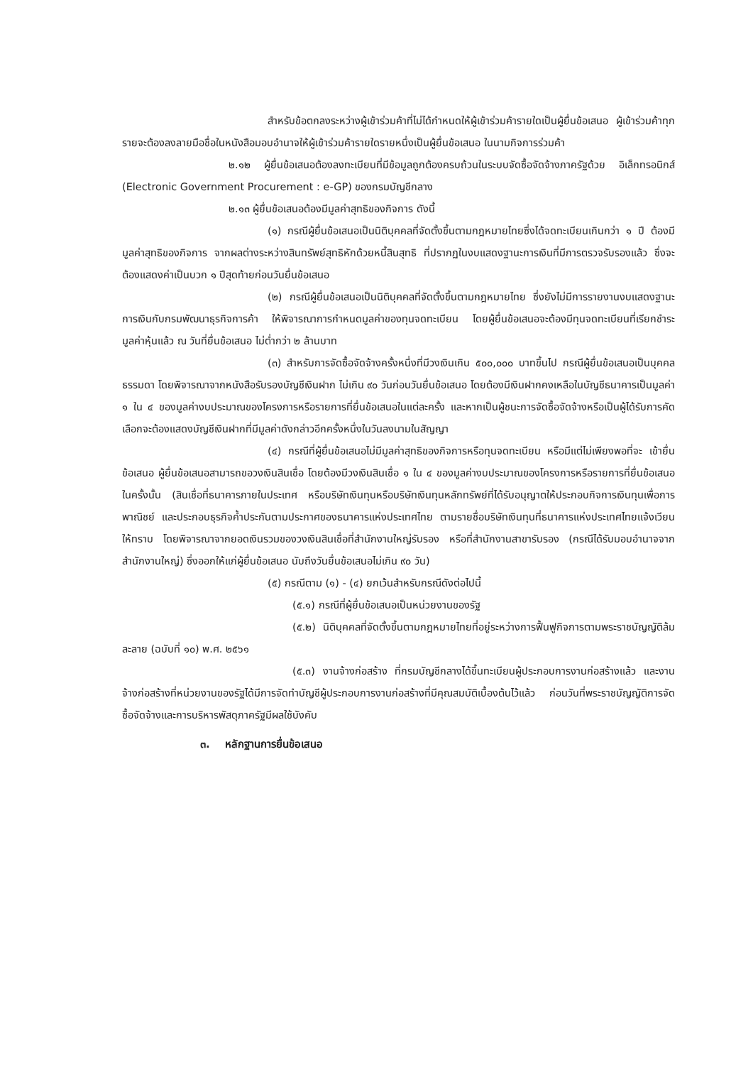สำหรับข้อตกลงระหว่างผู้เข้าร่วมค้าที่ไม่ได้กำหนดให้ผู้เข้าร่วมค้ารายใดเป็นผู้ยื่นข้อเสนอ ผู้เข้าร่วมค้าทุกรายจะต้องลงลายมือชื่อในหนังสือมอบอำนาจให้ผู้เข้าร่วมค้ารายใดรายหนึ่งเป็นผู้ยื่นข้อเสนอ ในนามกิจการร่วมค้า
๒.๑๒ ผู้ยื่นข้อเสนอต้องลงทะเบียนที่มีข้อมูลถูกต้องครบถ้วนในระบบจัดซื้อจัดจ้างภาครัฐด้วย อิเล็กทรอนิกส์ (Electronic Government Procurement : e-GP) ของกรมบัญชีกลาง
๒.๑๓ ผู้ยื่นข้อเสนอต้องมีมูลค่าสุทธิของกิจการ ดังนี้
(๑) กรณีผู้ยื่นข้อเสนอเป็นนิติบุคคลที่จัดตั้งขึ้นตามกฎหมายไทยซึ่งได้จดทะเบียนเกินกว่า ๑ ปี ต้องมีมูลค่าสุทธิของกิจการ จากผลต่างระหว่างสินทรัพย์สุทธิหักด้วยหนี้สินสุทธิ ที่ปรากฏในงบแสดงฐานะการเงินที่มีการตรวจรับรองแล้ว ซึ่งจะต้องแสดงค่าเป็นบวก ๑ ปีสุดท้ายก่อนวันยื่นข้อเสนอ
(๒) กรณีผู้ยื่นข้อเสนอเป็นนิติบุคคลที่จัดตั้งขึ้นตามกฎหมายไทย ซึ่งยังไม่มีการรายงานงบแสดงฐานะการเงินกับกรมพัฒนาธุรกิจการค้า ให้พิจารณาการกำหนดมูลค่าของทุนจดทะเบียน โดยผู้ยื่นข้อเสนอจะต้องมีทุนจดทะเบียนที่เรียกชำระมูลค่าหุ้นแล้ว ณ วันที่ยื่นข้อเสนอ ไม่ต่ำกว่า ๒ ล้านบาท
(๓) สำหรับการจัดซื้อจัดจ้างครั้งหนึ่งที่มีวงเงินเกิน ๕๐๐,๐๐๐ บาทขึ้นไป กรณีผู้ยื่นข้อเสนอเป็นบุคคลธรรมดา โดยพิจารณาจากหนังสือรับรองบัญชีเงินฝาก ไม่เกิน ๙๐ วันก่อนวันยื่นข้อเสนอ โดยต้องมีเงินฝากคงเหลือในบัญชีธนาคารเป็นมูลค่า ๑ ใน ๔ ของมูลค่างบประมาณของโครงการหรือรายการที่ยื่นข้อเสนอในแต่ละครั้ง และหากเป็นผู้ชนะการจัดซื้อจัดจ้างหรือเป็นผู้ได้รับการคัดเลือกจะต้องแสดงบัญชีเงินฝากที่มีมูลค่าดังกล่าวอีกครั้งหนึ่งในวันลงนามในสัญญา
(๔) กรณีที่ผู้ยื่นข้อเสนอไม่มีมูลค่าสุทธิของกิจการหรือทุนจดทะเบียน หรือมีแต่ไม่เพียงพอที่จะ เข้ายื่นข้อเสนอ ผู้ยื่นข้อเสนอสามารถขอวงเงินสินเชื่อ โดยต้องมีวงเงินสินเชื่อ ๑ ใน ๔ ของมูลค่างบประมาณของโครงการหรือรายการที่ยื่นข้อเสนอในครั้งนั้น (สินเชื่อที่ธนาคารภายในประเทศ หรือบริษัทเงินทุนหรือบริษัทเงินทุนหลักทรัพย์ที่ได้รับอนุญาตให้ประกอบกิจการเงินทุนเพื่อการพาณิชย์ และประกอบธุรกิจค้ำประกันตามประกาศของธนาคารแห่งประเทศไทย ตามรายชื่อบริษัทเงินทุนที่ธนาคารแห่งประเทศไทยแจ้งเวียนให้ทราบ โดยพิจารณาจากยอดเงินรวมของวงเงินสินเชื่อที่สำนักงานใหญ่รับรอง หรือที่สำนักงานสาขารับรอง (กรณีได้รับมอบอำนาจจากสำนักงานใหญ่) ซึ่งออกให้แก่ผู้ยื่นข้อเสนอ นับถึงวันยื่นข้อเสนอไม่เกิน ๙๐ วัน)
(๕) กรณีตาม (๑) - (๔) ยกเว้นสำหรับกรณีดังต่อไปนี้
(๕.๑) กรณีที่ผู้ยื่นข้อเสนอเป็นหน่วยงานของรัฐ
(๕.๒) นิติบุคคลที่จัดตั้งขึ้นตามกฎหมายไทยที่อยู่ระหว่างการฟื้นฟูกิจการตามพระราชบัญญัติล้มละลาย (ฉบับที่ ๑๐) พ.ศ. ๒๕๖๑
(๕.๓) งานจ้างก่อสร้าง ที่กรมบัญชีกลางได้ขึ้นทะเบียนผู้ประกอบการงานก่อสร้างแล้ว และงานจ้างก่อสร้างที่หน่วยงานของรัฐได้มีการจัดทำบัญชีผู้ประกอบการงานก่อสร้างที่มีคุณสมบัติเบื้องต้นไว้แล้ว ก่อนวันที่พระราชบัญญัติการจัดซื้อจัดจ้างและการบริหารพัสดุภาครัฐมีผลใช้บังคับ
๓. หลักฐานการยื่นข้อเสนอ